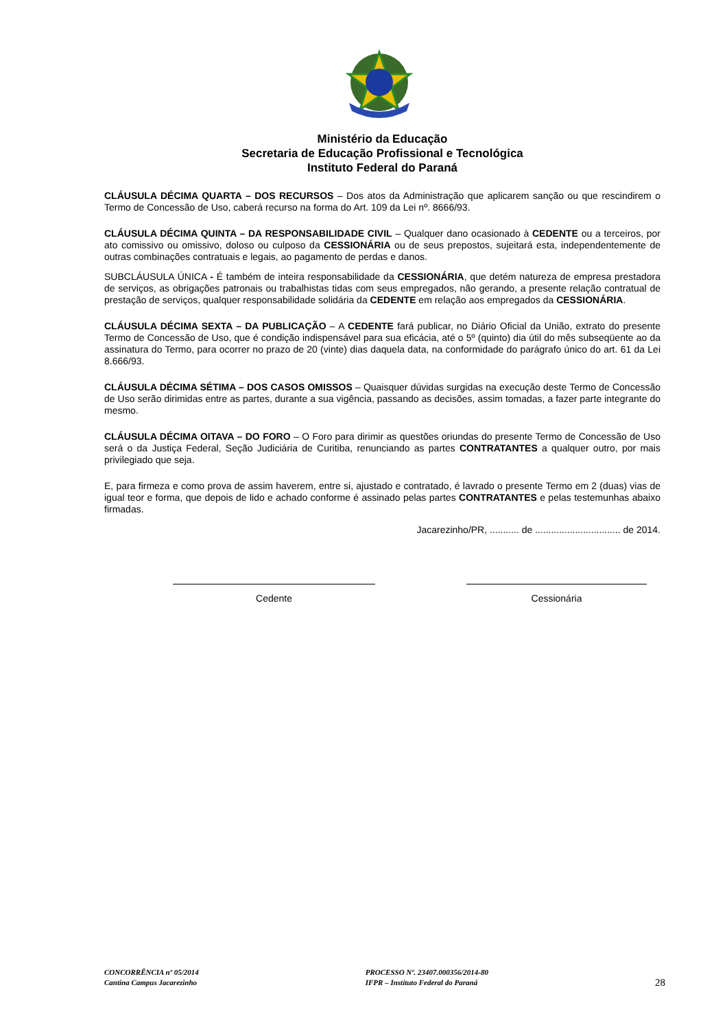Ministério da Educação
Secretaria de Educação Profissional e Tecnológica
Instituto Federal do Paraná
CLÁUSULA DÉCIMA QUARTA – DOS RECURSOS – Dos atos da Administração que aplicarem sanção ou que rescindirem o Termo de Concessão de Uso, caberá recurso na forma do Art. 109 da Lei nº. 8666/93.
CLÁUSULA DÉCIMA QUINTA – DA RESPONSABILIDADE CIVIL – Qualquer dano ocasionado à CEDENTE ou a terceiros, por ato comissivo ou omissivo, doloso ou culposo da CESSIONÁRIA ou de seus prepostos, sujeitará esta, independentemente de outras combinações contratuais e legais, ao pagamento de perdas e danos.
SUBCLÁUSULA ÚNICA - É também de inteira responsabilidade da CESSIONÁRIA, que detém natureza de empresa prestadora de serviços, as obrigações patronais ou trabalhistas tidas com seus empregados, não gerando, a presente relação contratual de prestação de serviços, qualquer responsabilidade solidária da CEDENTE em relação aos empregados da CESSIONÁRIA.
CLÁUSULA DÉCIMA SEXTA – DA PUBLICAÇÃO – A CEDENTE fará publicar, no Diário Oficial da União, extrato do presente Termo de Concessão de Uso, que é condição indispensável para sua eficácia, até o 5º (quinto) dia útil do mês subseqüente ao da assinatura do Termo, para ocorrer no prazo de 20 (vinte) dias daquela data, na conformidade do parágrafo único do art. 61 da Lei 8.666/93.
CLÁUSULA DÉCIMA SÉTIMA – DOS CASOS OMISSOS – Quaisquer dúvidas surgidas na execução deste Termo de Concessão de Uso serão dirimidas entre as partes, durante a sua vigência, passando as decisões, assim tomadas, a fazer parte integrante do mesmo.
CLÁUSULA DÉCIMA OITAVA – DO FORO – O Foro para dirimir as questões oriundas do presente Termo de Concessão de Uso será o da Justiça Federal, Seção Judiciária de Curitiba, renunciando as partes CONTRATANTES a qualquer outro, por mais privilegiado que seja.
E, para firmeza e como prova de assim haverem, entre si, ajustado e contratado, é lavrado o presente Termo em 2 (duas) vias de igual teor e forma, que depois de lido e achado conforme é assinado pelas partes CONTRATANTES e pelas testemunhas abaixo firmadas.
Jacarezinho/PR, ........... de ................................ de 2014.
Cedente Cessionária
CONCORRÊNCIA nº 05/2014
Cantina Campus Jacarezinho
PROCESSO Nº. 23407.000356/2014-80
IFPR – Instituto Federal do Paraná
28